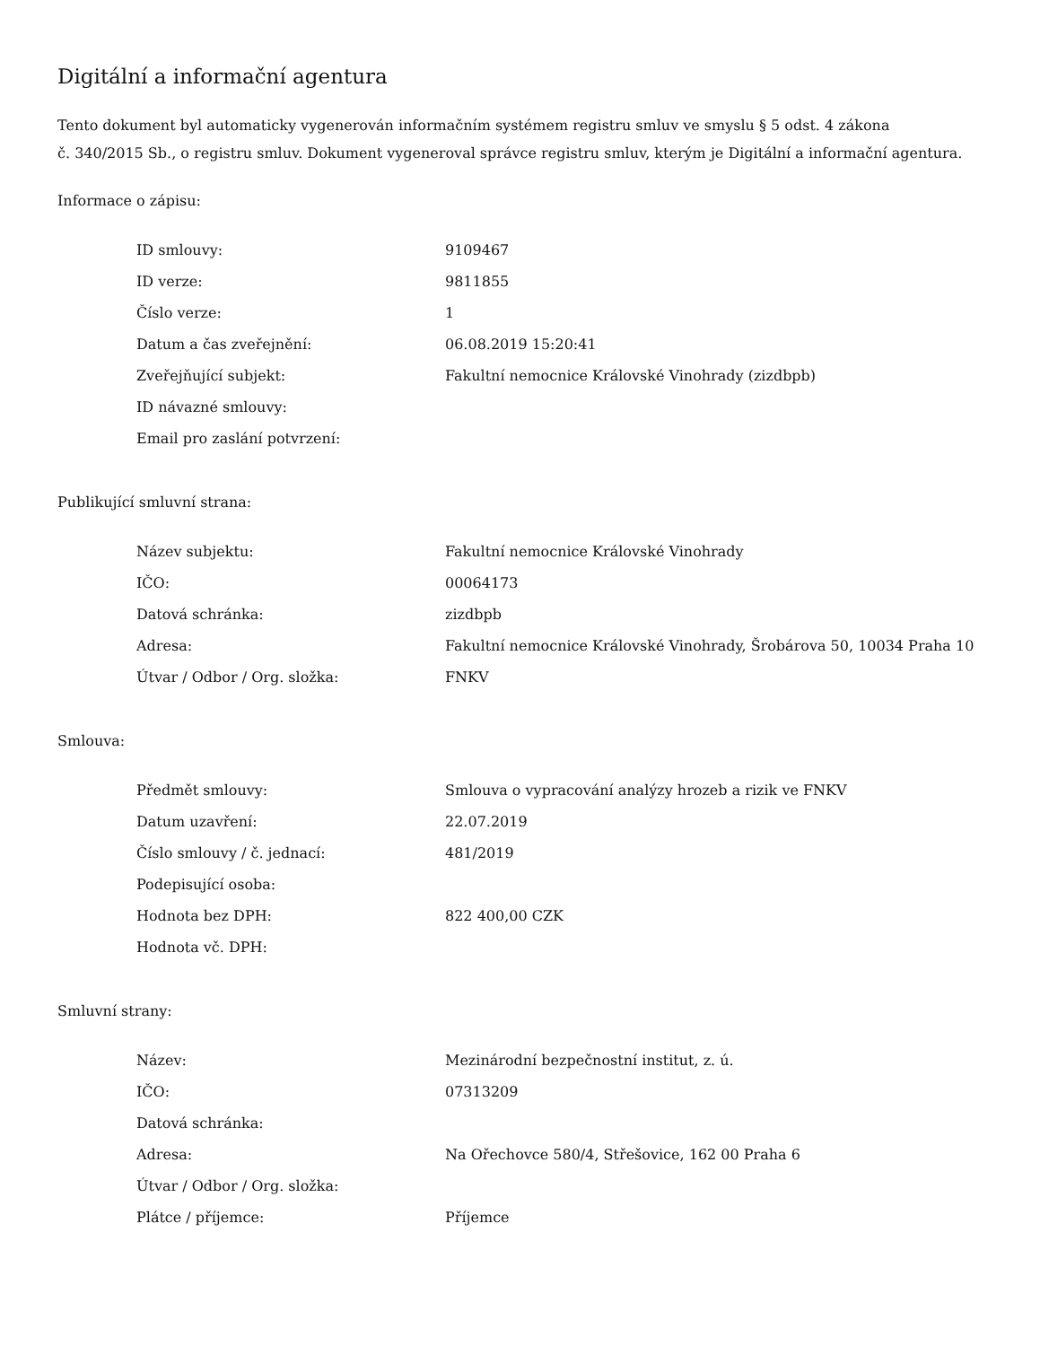Digitální a informační agentura
Tento dokument byl automaticky vygenerován informačním systémem registru smluv ve smyslu § 5 odst. 4 zákona
č. 340/2015 Sb., o registru smluv. Dokument vygeneroval správce registru smluv, kterým je Digitální a informační agentura.
Informace o zápisu:
| ID smlouvy: | 9109467 |
| ID verze: | 9811855 |
| Číslo verze: | 1 |
| Datum a čas zveřejnění: | 06.08.2019 15:20:41 |
| Zveřejňující subjekt: | Fakultní nemocnice Královské Vinohrady (zizdbpb) |
| ID návazné smlouvy: | |
| Email pro zaslání potvrzení: | |
Publikující smluvní strana:
| Název subjektu: | Fakultní nemocnice Královské Vinohrady |
| IČO: | 00064173 |
| Datová schránka: | zizdbpb |
| Adresa: | Fakultní nemocnice Královské Vinohrady, Šrobárova 50, 10034 Praha 10 |
| Útvar / Odbor / Org. složka: | FNKV |
Smlouva:
| Předmět smlouvy: | Smlouva o vypracování analýzy hrozeb a rizik ve FNKV |
| Datum uzavření: | 22.07.2019 |
| Číslo smlouvy / č. jednací: | 481/2019 |
| Podepisující osoba: | |
| Hodnota bez DPH: | 822 400,00 CZK |
| Hodnota vč. DPH: | |
Smluvní strany:
| Název: | Mezinárodní bezpečnostní institut, z. ú. |
| IČO: | 07313209 |
| Datová schránka: | |
| Adresa: | Na Ořechovce 580/4, Střešovice, 162 00 Praha 6 |
| Útvar / Odbor / Org. složka: | |
| Plátce / příjemce: | Příjemce |